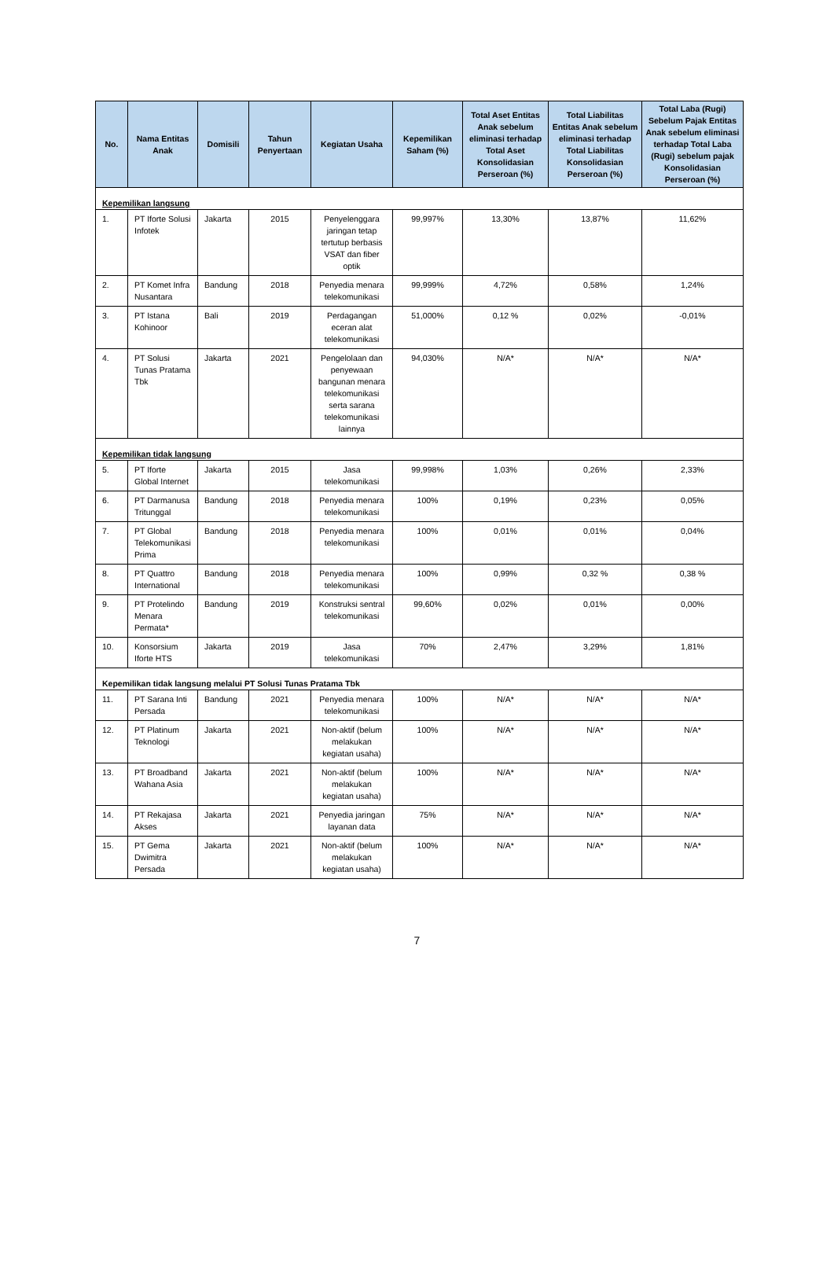| No. | Nama Entitas Anak | Domisili | Tahun Penyertaan | Kegiatan Usaha | Kepemilikan Saham (%) | Total Aset Entitas Anak sebelum eliminasi terhadap Total Aset Konsolidasian Perseroan (%) | Total Liabilitas Entitas Anak sebelum eliminasi terhadap Total Liabilitas Konsolidasian Perseroan (%) | Total Laba (Rugi) Sebelum Pajak Entitas Anak sebelum eliminasi terhadap Total Laba (Rugi) sebelum pajak Konsolidasian Perseroan (%) |
| --- | --- | --- | --- | --- | --- | --- | --- | --- |
| Kepemilikan langsung | | | | | | | | |
| 1. | PT Iforte Solusi Infotek | Jakarta | 2015 | Penyelenggara jaringan tetap tertutup berbasis VSAT dan fiber optik | 99,997% | 13,30% | 13,87% | 11,62% |
| 2. | PT Komet Infra Nusantara | Bandung | 2018 | Penyedia menara telekomunikasi | 99,999% | 4,72% | 0,58% | 1,24% |
| 3. | PT Istana Kohinoor | Bali | 2019 | Perdagangan eceran alat telekomunikasi | 51,000% | 0,12 % | 0,02% | -0,01% |
| 4. | PT Solusi Tunas Pratama Tbk | Jakarta | 2021 | Pengelolaan dan penyewaan bangunan menara telekomunikasi serta sarana telekomunikasi lainnya | 94,030% | N/A* | N/A* | N/A* |
| Kepemilikan tidak langsung | | | | | | | | |
| 5. | PT Iforte Global Internet | Jakarta | 2015 | Jasa telekomunikasi | 99,998% | 1,03% | 0,26% | 2,33% |
| 6. | PT Darmanusa Tritunggal | Bandung | 2018 | Penyedia menara telekomunikasi | 100% | 0,19% | 0,23% | 0,05% |
| 7. | PT Global Telekomunikasi Prima | Bandung | 2018 | Penyedia menara telekomunikasi | 100% | 0,01% | 0,01% | 0,04% |
| 8. | PT Quattro International | Bandung | 2018 | Penyedia menara telekomunikasi | 100% | 0,99% | 0,32 % | 0,38 % |
| 9. | PT Protelindo Menara Permata* | Bandung | 2019 | Konstruksi sentral telekomunikasi | 99,60% | 0,02% | 0,01% | 0,00% |
| 10. | Konsorsium Iforte HTS | Jakarta | 2019 | Jasa telekomunikasi | 70% | 2,47% | 3,29% | 1,81% |
| Kepemilikan tidak langsung melalui PT Solusi Tunas Pratama Tbk | | | | | | | | |
| 11. | PT Sarana Inti Persada | Bandung | 2021 | Penyedia menara telekomunikasi | 100% | N/A* | N/A* | N/A* |
| 12. | PT Platinum Teknologi | Jakarta | 2021 | Non-aktif (belum melakukan kegiatan usaha) | 100% | N/A* | N/A* | N/A* |
| 13. | PT Broadband Wahana Asia | Jakarta | 2021 | Non-aktif (belum melakukan kegiatan usaha) | 100% | N/A* | N/A* | N/A* |
| 14. | PT Rekajasa Akses | Jakarta | 2021 | Penyedia jaringan layanan data | 75% | N/A* | N/A* | N/A* |
| 15. | PT Gema Dwimitra Persada | Jakarta | 2021 | Non-aktif (belum melakukan kegiatan usaha) | 100% | N/A* | N/A* | N/A* |
7